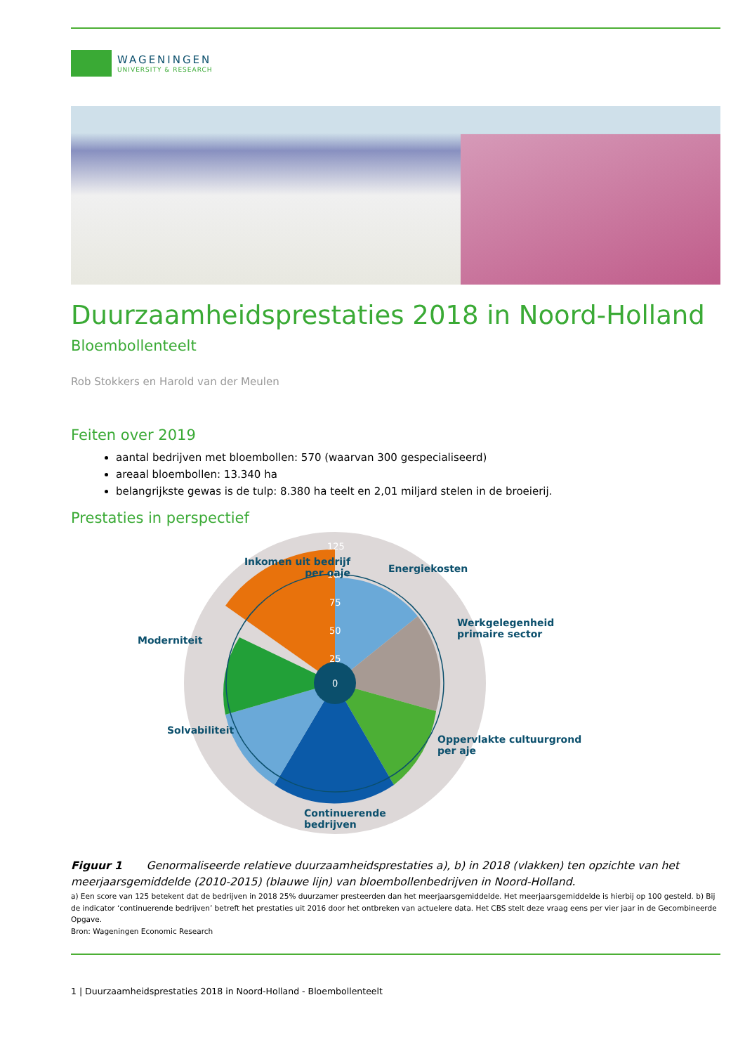WAGENINGEN
UNIVERSITY & RESEARCH
Duurzaamheidsprestaties 2018 in Noord-Holland
Bloembollenteelt
Rob Stokkers en Harold van der Meulen
Feiten over 2019
aantal bedrijven met bloembollen: 570 (waarvan 300 gespecialiseerd)
areaal bloembollen: 13.340 ha
belangrijkste gewas is de tulp: 8.380 ha teelt en 2,01 miljard stelen in de broeierij.
Prestaties in perspectief
125
100
75
50
25
0
Inkomen uit bedrijf
per oaje
Energiekosten
Werkgelegenheid
primaire sector
Moderniteit
Oppervlakte cultuurgrond
per aje
Solvabiliteit
Continuerende
bedrijven
Figuur 1 Genormaliseerde relatieve duurzaamheidsprestaties a), b) in 2018 (vlakken) ten opzichte van het meerjaarsgemiddelde (2010-2015) (blauwe lijn) van bloembollenbedrijven in Noord-Holland.
a) Een score van 125 betekent dat de bedrijven in 2018 25% duurzamer presteerden dan het meerjaarsgemiddelde. Het meerjaarsgemiddelde is hierbij op 100 gesteld. b) Bij de indicator ‘continuerende bedrijven’ betreft het prestaties uit 2016 door het ontbreken van actuelere data. Het CBS stelt deze vraag eens per vier jaar in de Gecombineerde Opgave.
Bron: Wageningen Economic Research
1 | Duurzaamheidsprestaties 2018 in Noord-Holland - Bloembollenteelt